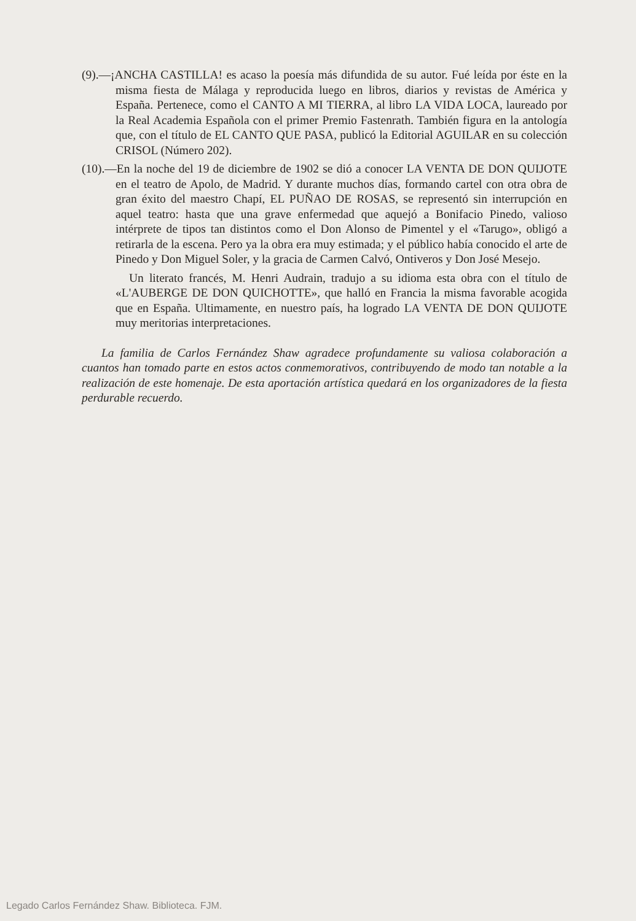(9).—¡ANCHA CASTILLA! es acaso la poesía más difundida de su autor. Fué leída por éste en la misma fiesta de Málaga y reproducida luego en libros, diarios y revistas de América y España. Pertenece, como el CANTO A MI TIERRA, al libro LA VIDA LOCA, laureado por la Real Academia Española con el primer Premio Fastenrath. También figura en la antología que, con el título de EL CANTO QUE PASA, publicó la Editorial AGUILAR en su colección CRISOL (Número 202).
(10).—En la noche del 19 de diciembre de 1902 se dió a conocer LA VENTA DE DON QUIJOTE en el teatro de Apolo, de Madrid. Y durante muchos días, formando cartel con otra obra de gran éxito del maestro Chapí, EL PUÑAO DE ROSAS, se representó sin interrupción en aquel teatro: hasta que una grave enfermedad que aquejó a Bonifacio Pinedo, valioso intérprete de tipos tan distintos como el Don Alonso de Pimentel y el «Tarugo», obligó a retirarla de la escena. Pero ya la obra era muy estimada; y el público había conocido el arte de Pinedo y Don Miguel Soler, y la gracia de Carmen Calvó, Ontiveros y Don José Mesejo.
Un literato francés, M. Henri Audrain, tradujo a su idioma esta obra con el título de «L'AUBERGE DE DON QUICHOTTE», que halló en Francia la misma favorable acogida que en España. Ultimamente, en nuestro país, ha logrado LA VENTA DE DON QUIJOTE muy meritorias interpretaciones.
La familia de Carlos Fernández Shaw agradece profundamente su valiosa colaboración a cuantos han tomado parte en estos actos conmemorativos, contribuyendo de modo tan notable a la realización de este homenaje. De esta aportación artística quedará en los organizadores de la fiesta perdurable recuerdo.
Legado Carlos Fernández Shaw. Biblioteca. FJM.